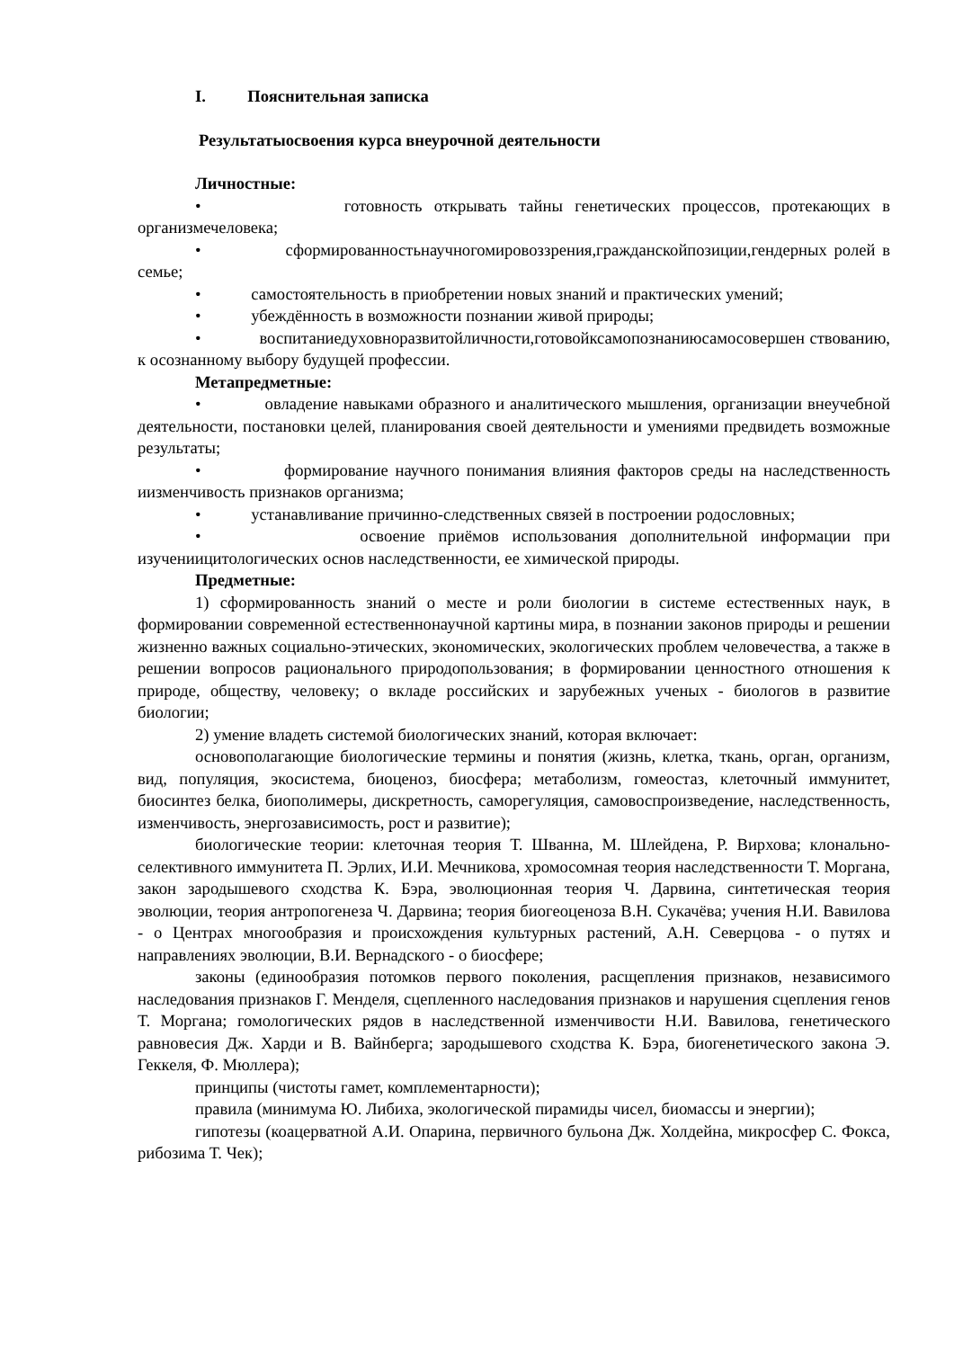I. Пояснительная записка
Результатыосвоения курса внеурочной деятельности
Личностные:
• готовность открывать тайны генетических процессов, протекающих в организмечеловека;
• сформированностьнаучногомировоззрения,гражданскойпозиции,гендерных ролей в семье;
• самостоятельность в приобретении новых знаний и практических умений;
• убеждённость в возможности познании живой природы;
• воспитаниедуховноразвитойличности,готовойксамопознаниюсамосовершен ствованию, к осознанному выбору будущей профессии.
Метапредметные:
• овладение навыками образного и аналитического мышления, организации внеучебной деятельности, постановки целей, планирования своей деятельности и умениями предвидеть возможные результаты;
• формирование научного понимания влияния факторов среды на наследственность иизменчивость признаков организма;
• устанавливание причинно-следственных связей в построении родословных;
• освоение приёмов использования дополнительной информации при изучениицитологических основ наследственности, ее химической природы.
Предметные:
1) сформированность знаний о месте и роли биологии в системе естественных наук, в формировании современной естественнонаучной картины мира, в познании законов природы и решении жизненно важных социально-этических, экономических, экологических проблем человечества, а также в решении вопросов рационального природопользования; в формировании ценностного отношения к природе, обществу, человеку; о вкладе российских и зарубежных ученых - биологов в развитие биологии;
2) умение владеть системой биологических знаний, которая включает:
основополагающие биологические термины и понятия (жизнь, клетка, ткань, орган, организм, вид, популяция, экосистема, биоценоз, биосфера; метаболизм, гомеостаз, клеточный иммунитет, биосинтез белка, биополимеры, дискретность, саморегуляция, самовоспроизведение, наследственность, изменчивость, энергозависимость, рост и развитие);
биологические теории: клеточная теория Т. Шванна, М. Шлейдена, Р. Вирхова; клонально-селективного иммунитета П. Эрлих, И.И. Мечникова, хромосомная теория наследственности Т. Моргана, закон зародышевого сходства К. Бэра, эволюционная теория Ч. Дарвина, синтетическая теория эволюции, теория антропогенеза Ч. Дарвина; теория биогеоценоза В.Н. Сукачёва; учения Н.И. Вавилова - о Центрах многообразия и происхождения культурных растений, А.Н. Северцова - о путях и направлениях эволюции, В.И. Вернадского - о биосфере;
законы (единообразия потомков первого поколения, расщепления признаков, независимого наследования признаков Г. Менделя, сцепленного наследования признаков и нарушения сцепления генов Т. Моргана; гомологических рядов в наследственной изменчивости Н.И. Вавилова, генетического равновесия Дж. Харди и В. Вайнберга; зародышевого сходства К. Бэра, биогенетического закона Э. Геккеля, Ф. Мюллера);
принципы (чистоты гамет, комплементарности);
правила (минимума Ю. Либиха, экологической пирамиды чисел, биомассы и энергии);
гипотезы (коацерватной А.И. Опарина, первичного бульона Дж. Холдейна, микросфер С. Фокса, рибозима Т. Чек);